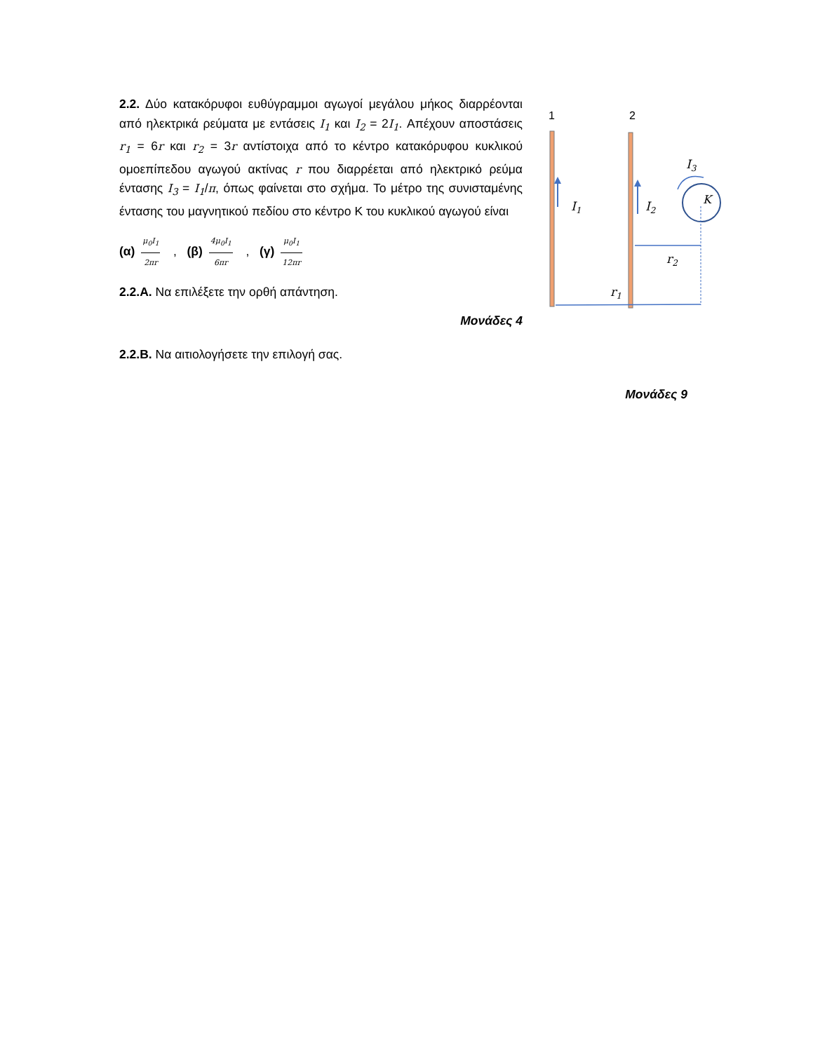2.2. Δύο κατακόρυφοι ευθύγραμμοι αγωγοί μεγάλου μήκος διαρρέονται από ηλεκτρικά ρεύματα με εντάσεις I<sub>1</sub> και I<sub>2</sub> = 2I<sub>1</sub>. Απέχουν αποστάσεις r<sub>1</sub> = 6r και r<sub>2</sub> = 3r αντίστοιχα από το κέντρο κατακόρυφου κυκλικού ομοεπίπεδου αγωγού ακτίνας r που διαρρέεται από ηλεκτρικό ρεύμα έντασης I<sub>3</sub> = I<sub>1</sub>/π, όπως φαίνεται στο σχήμα. Το μέτρο της συνισταμένης έντασης του μαγνητικού πεδίου στο κέντρο Κ του κυκλικού αγωγού είναι
(α) μ<sub>0</sub>I<sub>1</sub> 2πr , (β) 4μ<sub>0</sub>I<sub>1</sub> 6πr , (γ) μ<sub>0</sub>I<sub>1</sub> 12πr
2.2.Α. Να επιλέξετε την ορθή απάντηση.
Μονάδες 4
2.2.Β. Να αιτιολογήσετε την επιλογή σας.
Μονάδες 9
1
2
I1
I2
I3
K
r2
r1